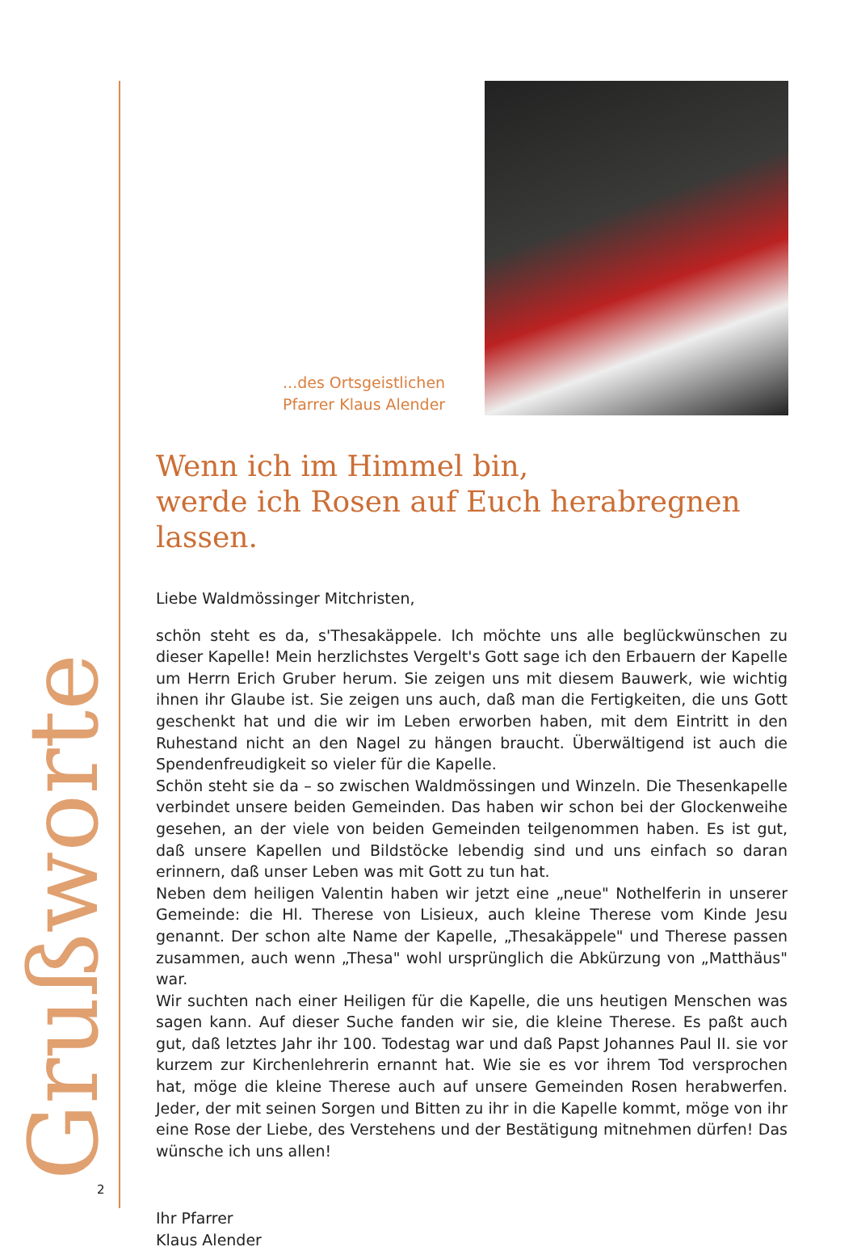Grußworte
...des Ortsgeistlichen
Pfarrer Klaus Alender
Wenn ich im Himmel bin,
werde ich Rosen auf Euch herabregnen lassen.
Liebe Waldmössinger Mitchristen,
schön steht es da, s'Thesakäppele. Ich möchte uns alle beglückwünschen zu dieser Kapelle! Mein herzlichstes Vergelt's Gott sage ich den Erbauern der Kapelle um Herrn Erich Gruber herum. Sie zeigen uns mit diesem Bauwerk, wie wichtig ihnen ihr Glaube ist. Sie zeigen uns auch, daß man die Fertigkeiten, die uns Gott geschenkt hat und die wir im Leben erworben haben, mit dem Eintritt in den Ruhestand nicht an den Nagel zu hängen braucht. Überwältigend ist auch die Spendenfreudigkeit so vieler für die Kapelle.
Schön steht sie da – so zwischen Waldmössingen und Winzeln. Die Thesenkapelle verbindet unsere beiden Gemeinden. Das haben wir schon bei der Glockenweihe gesehen, an der viele von beiden Gemeinden teilgenommen haben. Es ist gut, daß unsere Kapellen und Bildstöcke lebendig sind und uns einfach so daran erinnern, daß unser Leben was mit Gott zu tun hat.
Neben dem heiligen Valentin haben wir jetzt eine „neue" Nothelferin in unserer Gemeinde: die Hl. Therese von Lisieux, auch kleine Therese vom Kinde Jesu genannt. Der schon alte Name der Kapelle, „Thesakäppele" und Therese passen zusammen, auch wenn „Thesa" wohl ursprünglich die Abkürzung von „Matthäus" war.
Wir suchten nach einer Heiligen für die Kapelle, die uns heutigen Menschen was sagen kann. Auf dieser Suche fanden wir sie, die kleine Therese. Es paßt auch gut, daß letztes Jahr ihr 100. Todestag war und daß Papst Johannes Paul II. sie vor kurzem zur Kirchenlehrerin ernannt hat. Wie sie es vor ihrem Tod versprochen hat, möge die kleine Therese auch auf unsere Gemeinden Rosen herabwerfen. Jeder, der mit seinen Sorgen und Bitten zu ihr in die Kapelle kommt, möge von ihr eine Rose der Liebe, des Verstehens und der Bestätigung mitnehmen dürfen! Das wünsche ich uns allen!
Ihr Pfarrer
Klaus Alender
2